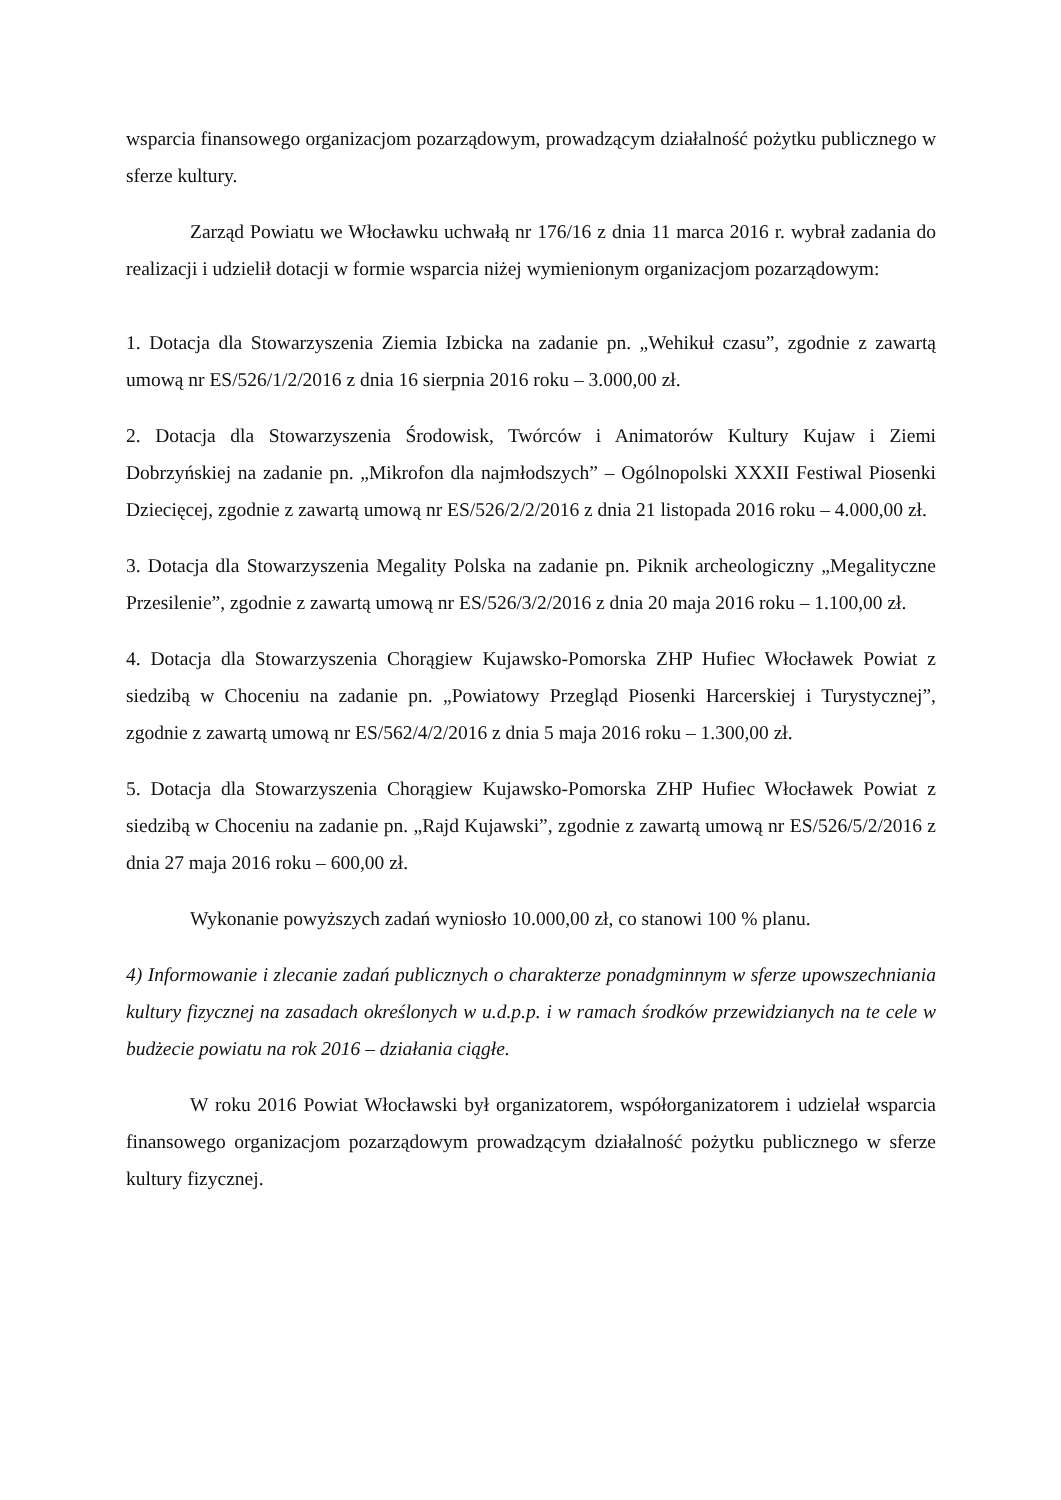wsparcia finansowego organizacjom pozarządowym, prowadzącym działalność pożytku publicznego w sferze kultury.
Zarząd Powiatu we Włocławku uchwałą nr 176/16 z dnia 11 marca 2016 r. wybrał zadania do realizacji i udzielił dotacji w formie wsparcia niżej wymienionym organizacjom pozarządowym:
1. Dotacja dla Stowarzyszenia Ziemia Izbicka na zadanie pn. „Wehikuł czasu”, zgodnie z zawartą umową nr ES/526/1/2/2016 z dnia 16 sierpnia 2016 roku – 3.000,00 zł.
2. Dotacja dla Stowarzyszenia Środowisk, Twórców i Animatorów Kultury Kujaw i Ziemi Dobrzyńskiej na zadanie pn. „Mikrofon dla najmłodszych” – Ogólnopolski XXXII Festiwal Piosenki Dziecięcej, zgodnie z zawartą umową nr ES/526/2/2/2016 z dnia 21 listopada 2016 roku – 4.000,00 zł.
3. Dotacja dla Stowarzyszenia Megality Polska na zadanie pn. Piknik archeologiczny „Megalityczne Przesilenie”, zgodnie z zawartą umową nr ES/526/3/2/2016 z dnia 20 maja 2016 roku – 1.100,00 zł.
4. Dotacja dla Stowarzyszenia Chorągiew Kujawsko-Pomorska ZHP Hufiec Włocławek Powiat z siedzibą w Choceniu na zadanie pn. „Powiatowy Przegląd Piosenki Harcerskiej i Turystycznej”, zgodnie z zawartą umową nr ES/562/4/2/2016 z dnia 5 maja 2016 roku – 1.300,00 zł.
5. Dotacja dla Stowarzyszenia Chorągiew Kujawsko-Pomorska ZHP Hufiec Włocławek Powiat z siedzibą w Choceniu na zadanie pn. „Rajd Kujawski”, zgodnie z zawartą umową nr ES/526/5/2/2016 z dnia 27 maja 2016 roku – 600,00 zł.
Wykonanie powyższych zadań wyniosło 10.000,00 zł, co stanowi 100 % planu.
4) Informowanie i zlecanie zadań publicznych o charakterze ponadgminnym w sferze upowszechniania kultury fizycznej na zasadach określonych w u.d.p.p. i w ramach środków przewidzianych na te cele w budżecie powiatu na rok 2016 – działania ciągłe.
W roku 2016 Powiat Włocławski był organizatorem, współorganizatorem i udzielał wsparcia finansowego organizacjom pozarządowym prowadzącym działalność pożytku publicznego w sferze kultury fizycznej.